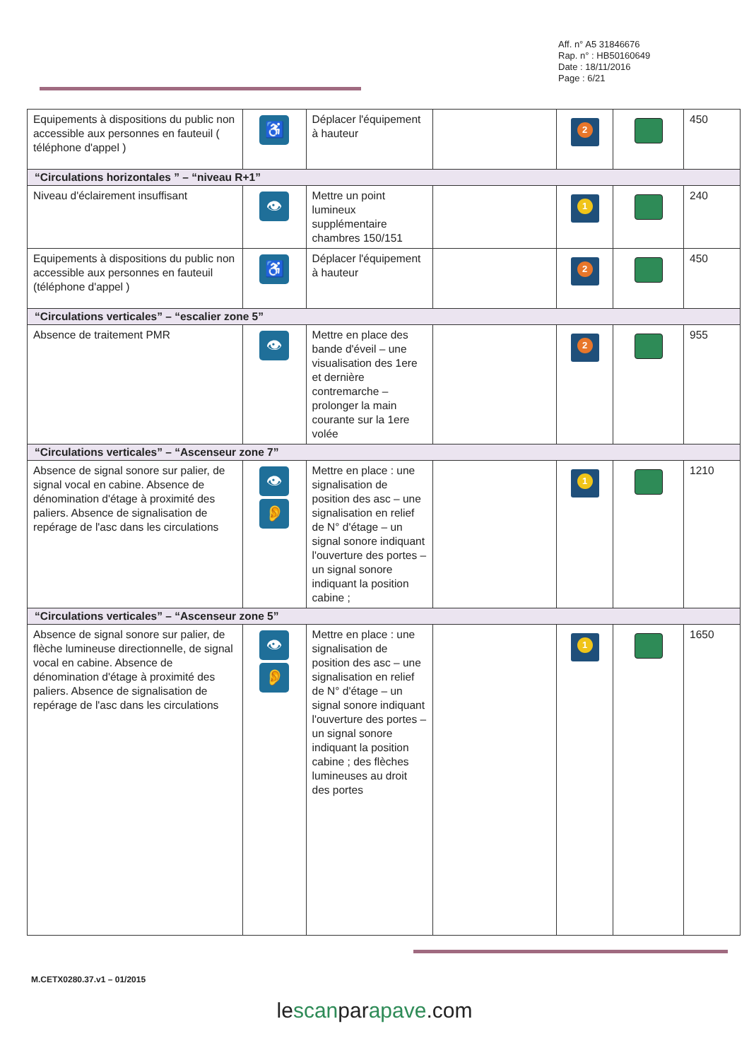Aff. n° A5 31846676
Rap. n° : HB50160649
Date : 18/11/2016
Page : 6/21
| Equipements à dispositions du public non accessible aux personnes en fauteuil ( téléphone d'appel ) | ♿ | Déplacer l'équipement à hauteur | | 2 | | 450 |
| “Circulations horizontales ” – “niveau R+1” | | | | | | |
| Niveau d'éclairement insuffisant | 👁 | Mettre un point lumineux supplémentaire chambres 150/151 | | 1 | | 240 |
| Equipements à dispositions du public non accessible aux personnes en fauteuil (téléphone d'appel ) | ♿ | Déplacer l'équipement à hauteur | | 2 | | 450 |
| “Circulations verticales” – “escalier zone 5” | | | | | | |
| Absence de traitement PMR | 👁 | Mettre en place des bande d'éveil – une visualisation des 1ere et dernière contremarche – prolonger la main courante sur la 1ere volée | | 2 | | 955 |
| “Circulations verticales” – “Ascenseur zone 7” | | | | | | |
| Absence de signal sonore sur palier, de signal vocal en cabine. Absence de dénomination d'étage à proximité des paliers. Absence de signalisation de repérage de l'asc dans les circulations | 👁 👂 | Mettre en place : une signalisation de position des asc – une signalisation en relief de N° d'étage – un signal sonore indiquant l'ouverture des portes – un signal sonore indiquant la position cabine ; | | 1 | | 1210 |
| “Circulations verticales” – “Ascenseur zone 5” | | | | | | |
| Absence de signal sonore sur palier, de flèche lumineuse directionnelle, de signal vocal en cabine. Absence de dénomination d'étage à proximité des paliers. Absence de signalisation de repérage de l'asc dans les circulations | 👁 👂 | Mettre en place : une signalisation de position des asc – une signalisation en relief de N° d'étage – un signal sonore indiquant l'ouverture des portes – un signal sonore indiquant la position cabine ; des flèches lumineuses au droit des portes | | 1 | | 1650 |
M.CETX0280.37.v1 – 01/2015
lescanparapave.com